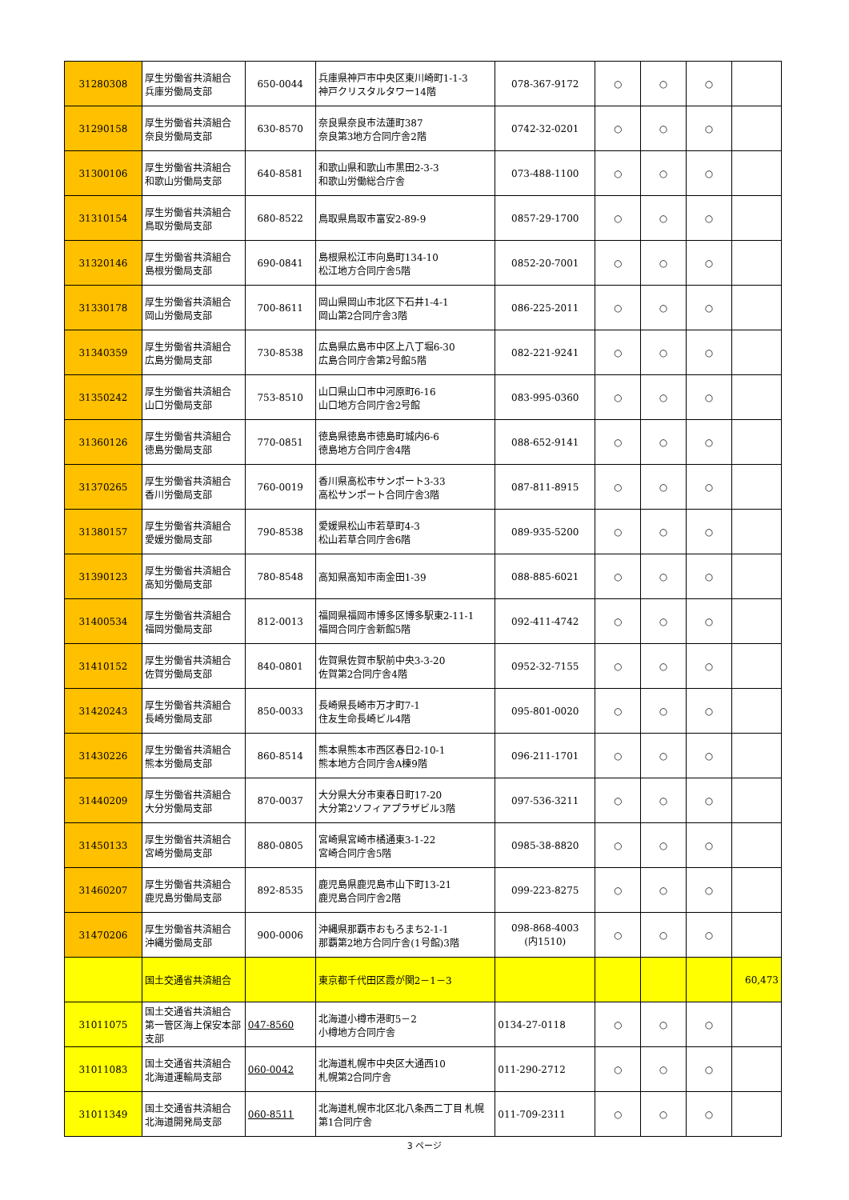| 31280308 | 厚生労働省共済組合 兵庫労働局支部 | 650-0044 | 兵庫県神戸市中央区東川崎町1-1-3 神戸クリスタルタワー14階 | 078-367-9172 | ○ | ○ | ○ | |
| 31290158 | 厚生労働省共済組合 奈良労働局支部 | 630-8570 | 奈良県奈良市法蓮町387 奈良第3地方合同庁舎2階 | 0742-32-0201 | ○ | ○ | ○ | |
| 31300106 | 厚生労働省共済組合 和歌山労働局支部 | 640-8581 | 和歌山県和歌山市黒田2-3-3 和歌山労働総合庁舎 | 073-488-1100 | ○ | ○ | ○ | |
| 31310154 | 厚生労働省共済組合 鳥取労働局支部 | 680-8522 | 鳥取県鳥取市富安2-89-9 | 0857-29-1700 | ○ | ○ | ○ | |
| 31320146 | 厚生労働省共済組合 島根労働局支部 | 690-0841 | 島根県松江市向島町134-10 松江地方合同庁舎5階 | 0852-20-7001 | ○ | ○ | ○ | |
| 31330178 | 厚生労働省共済組合 岡山労働局支部 | 700-8611 | 岡山県岡山市北区下石井1-4-1 岡山第2合同庁舎3階 | 086-225-2011 | ○ | ○ | ○ | |
| 31340359 | 厚生労働省共済組合 広島労働局支部 | 730-8538 | 広島県広島市中区上八丁堀6-30 広島合同庁舎第2号館5階 | 082-221-9241 | ○ | ○ | ○ | |
| 31350242 | 厚生労働省共済組合 山口労働局支部 | 753-8510 | 山口県山口市中河原町6-16 山口地方合同庁舎2号館 | 083-995-0360 | ○ | ○ | ○ | |
| 31360126 | 厚生労働省共済組合 徳島労働局支部 | 770-0851 | 徳島県徳島市徳島町城内6-6 徳島地方合同庁舎4階 | 088-652-9141 | ○ | ○ | ○ | |
| 31370265 | 厚生労働省共済組合 香川労働局支部 | 760-0019 | 香川県高松市サンポート3-33 高松サンポート合同庁舎3階 | 087-811-8915 | ○ | ○ | ○ | |
| 31380157 | 厚生労働省共済組合 愛媛労働局支部 | 790-8538 | 愛媛県松山市若草町4-3 松山若草合同庁舎6階 | 089-935-5200 | ○ | ○ | ○ | |
| 31390123 | 厚生労働省共済組合 高知労働局支部 | 780-8548 | 高知県高知市南金田1-39 | 088-885-6021 | ○ | ○ | ○ | |
| 31400534 | 厚生労働省共済組合 福岡労働局支部 | 812-0013 | 福岡県福岡市博多区博多駅東2-11-1 福岡合同庁舎新館5階 | 092-411-4742 | ○ | ○ | ○ | |
| 31410152 | 厚生労働省共済組合 佐賀労働局支部 | 840-0801 | 佐賀県佐賀市駅前中央3-3-20 佐賀第2合同庁舎4階 | 0952-32-7155 | ○ | ○ | ○ | |
| 31420243 | 厚生労働省共済組合 長崎労働局支部 | 850-0033 | 長崎県長崎市万才町7-1 住友生命長崎ビル4階 | 095-801-0020 | ○ | ○ | ○ | |
| 31430226 | 厚生労働省共済組合 熊本労働局支部 | 860-8514 | 熊本県熊本市西区春日2-10-1 熊本地方合同庁舎A棟9階 | 096-211-1701 | ○ | ○ | ○ | |
| 31440209 | 厚生労働省共済組合 大分労働局支部 | 870-0037 | 大分県大分市東春日町17-20 大分第2ソフィアプラザビル3階 | 097-536-3211 | ○ | ○ | ○ | |
| 31450133 | 厚生労働省共済組合 宮崎労働局支部 | 880-0805 | 宮崎県宮崎市橘通東3-1-22 宮崎合同庁舎5階 | 0985-38-8820 | ○ | ○ | ○ | |
| 31460207 | 厚生労働省共済組合 鹿児島労働局支部 | 892-8535 | 鹿児島県鹿児島市山下町13-21 鹿児島合同庁舎2階 | 099-223-8275 | ○ | ○ | ○ | |
| 31470206 | 厚生労働省共済組合 沖縄労働局支部 | 900-0006 | 沖縄県那覇市おもろまち2-1-1 那覇第2地方合同庁舎(1号館)3階 | 098-868-4003 (内1510) | ○ | ○ | ○ | |
| | 国土交通省共済組合 | | 東京都千代田区霞が関2－1－3 | | | | | 60,473 |
| 31011075 | 国土交通省共済組合 第一管区海上保安本部支部 | 047-8560 | 北海道小樽市港町5－2 小樽地方合同庁舎 | 0134-27-0118 | ○ | ○ | ○ | |
| 31011083 | 国土交通省共済組合 北海道運輸局支部 | 060-0042 | 北海道札幌市中央区大通西10 札幌第2合同庁舎 | 011-290-2712 | ○ | ○ | ○ | |
| 31011349 | 国土交通省共済組合 北海道開発局支部 | 060-8511 | 北海道札幌市北区北八条西二丁目 札幌第1合同庁舎 | 011-709-2311 | ○ | ○ | ○ | |
3 ページ